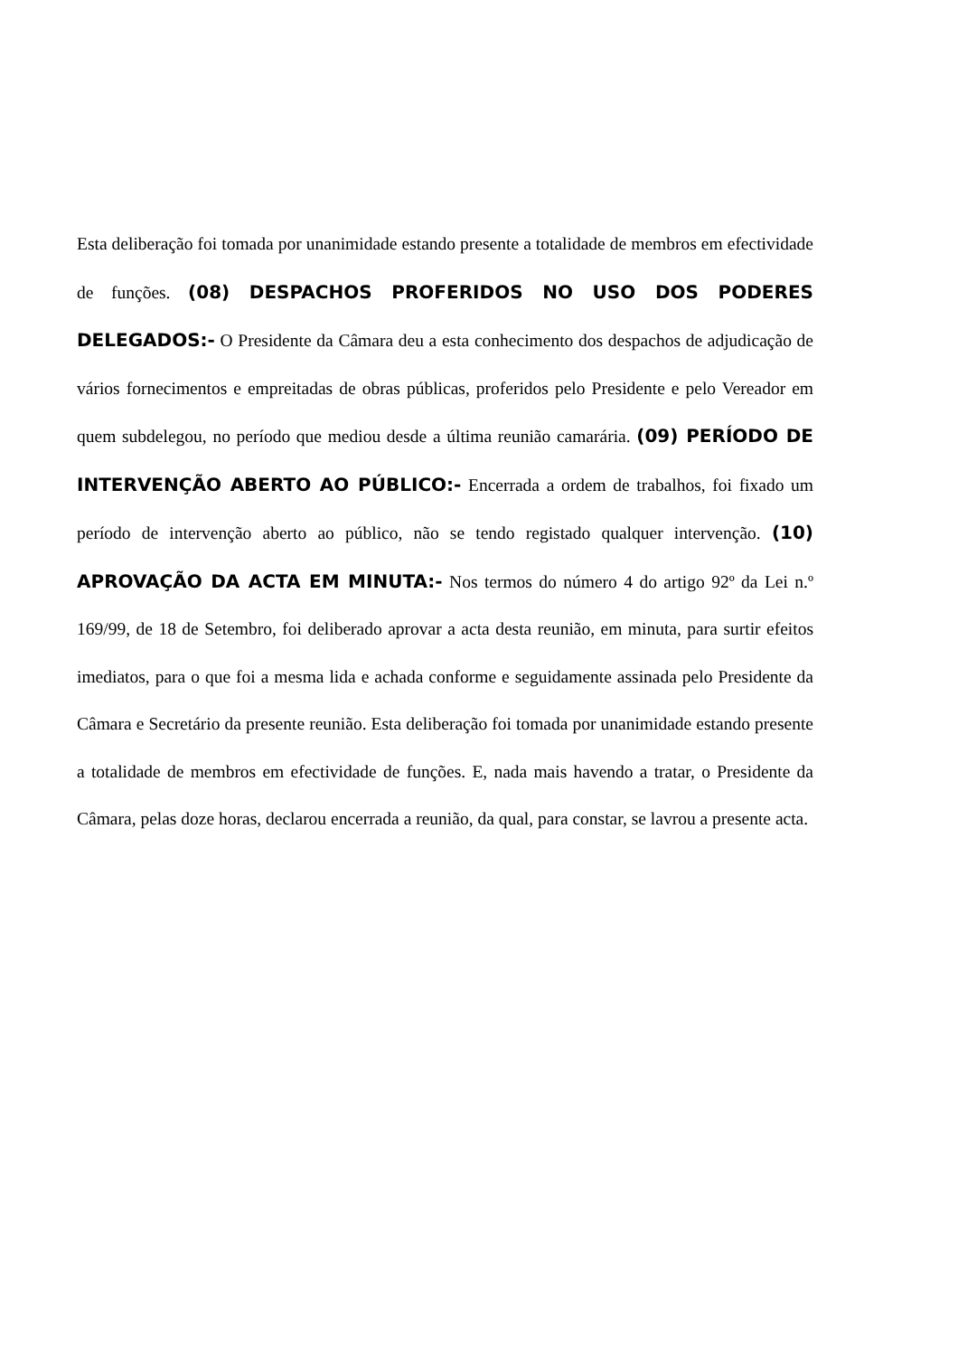Esta deliberação foi tomada por unanimidade estando presente a totalidade de membros em efectividade de funções. (08) DESPACHOS PROFERIDOS NO USO DOS PODERES DELEGADOS:- O Presidente da Câmara deu a esta conhecimento dos despachos de adjudicação de vários fornecimentos e empreitadas de obras públicas, proferidos pelo Presidente e pelo Vereador em quem subdelegou, no período que mediou desde a última reunião camarária. (09) PERÍODO DE INTERVENÇÃO ABERTO AO PÚBLICO:- Encerrada a ordem de trabalhos, foi fixado um período de intervenção aberto ao público, não se tendo registado qualquer intervenção. (10) APROVAÇÃO DA ACTA EM MINUTA:- Nos termos do número 4 do artigo 92º da Lei n.º 169/99, de 18 de Setembro, foi deliberado aprovar a acta desta reunião, em minuta, para surtir efeitos imediatos, para o que foi a mesma lida e achada conforme e seguidamente assinada pelo Presidente da Câmara e Secretário da presente reunião. Esta deliberação foi tomada por unanimidade estando presente a totalidade de membros em efectividade de funções. E, nada mais havendo a tratar, o Presidente da Câmara, pelas doze horas, declarou encerrada a reunião, da qual, para constar, se lavrou a presente acta.